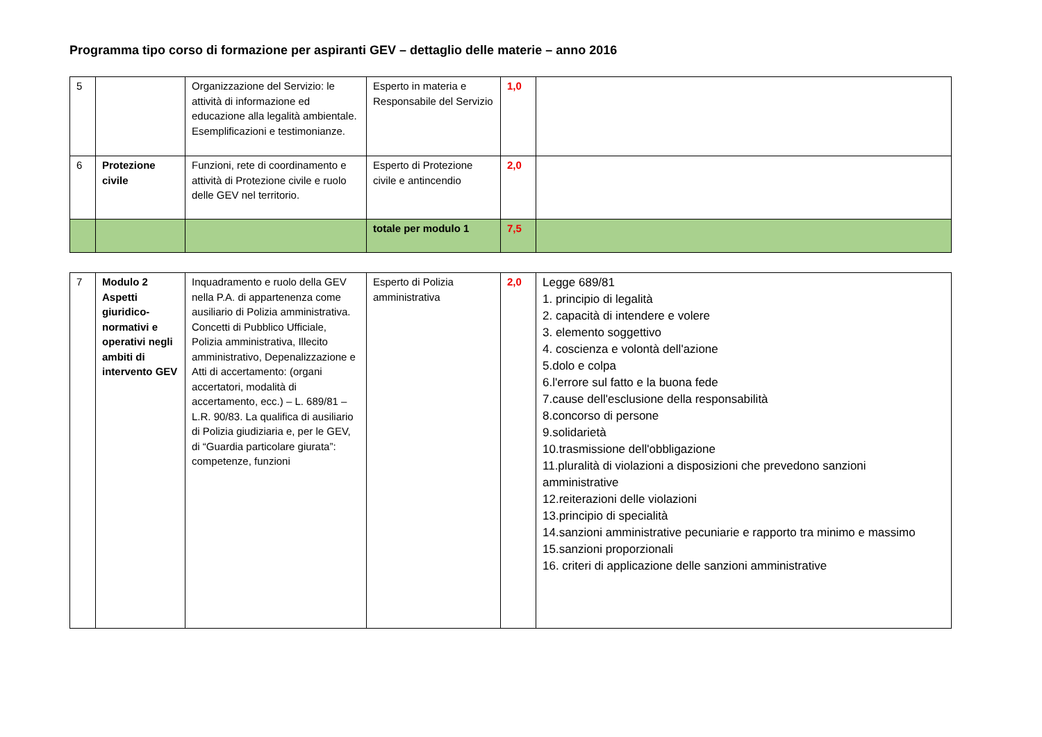Programma tipo corso di formazione per aspiranti GEV – dettaglio delle materie – anno 2016
| 5 | | Organizzazione del Servizio: le attività di informazione ed educazione alla legalità ambientale. Esemplificazioni e testimonianze. | Esperto in materia e Responsabile del Servizio | 1,0 | |
| 6 | Protezione civile | Funzioni, rete di coordinamento e attività di Protezione civile e ruolo delle GEV nel territorio. | Esperto di Protezione civile e antincendio | 2,0 | |
| | | | totale per modulo 1 | 7,5 | |
| 7 | Modulo 2 Aspetti giuridico-normativi e operativi negli ambiti di intervento GEV | Inquadramento e ruolo della GEV nella P.A. di appartenenza come ausiliario di Polizia amministrativa. Concetti di Pubblico Ufficiale, Polizia amministrativa, Illecito amministrativo, Depenalizzazione e Atti di accertamento: (organi accertatori, modalità di accertamento, ecc.) – L. 689/81 – L.R. 90/83. La qualifica di ausiliario di Polizia giudiziaria e, per le GEV, di “Guardia particolare giurata”: competenze, funzioni | Esperto di Polizia amministrativa | 2,0 | Legge 689/81 1. principio di legalità 2. capacità di intendere e volere 3. elemento soggettivo 4. coscienza e volontà dell'azione 5.dolo e colpa 6.l'errore sul fatto e la buona fede 7.cause dell'esclusione della responsabilità 8.concorso di persone 9.solidarietà 10.trasmissione dell'obbligazione 11.pluralità di violazioni a disposizioni che prevedono sanzioni amministrative 12.reiterazioni delle violazioni 13.principio di specialità 14.sanzioni amministrative pecuniarie e rapporto tra minimo e massimo 15.sanzioni proporzionali 16. criteri di applicazione delle sanzioni amministrative |